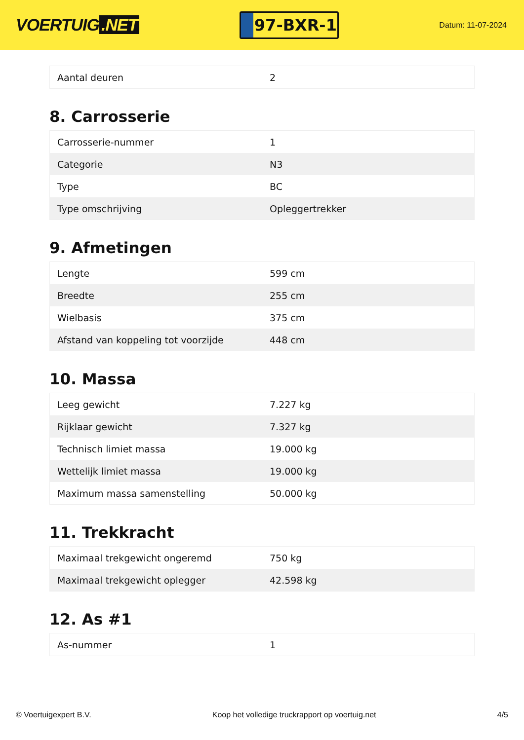VOERTUIG.NET
97-BXR-1
Datum: 11-07-2024
| Aantal deuren | 2 |
8. Carrosserie
| Carrosserie-nummer | 1 |
| Categorie | N3 |
| Type | BC |
| Type omschrijving | Opleggertrekker |
9. Afmetingen
| Lengte | 599 cm |
| Breedte | 255 cm |
| Wielbasis | 375 cm |
| Afstand van koppeling tot voorzijde | 448 cm |
10. Massa
| Leeg gewicht | 7.227 kg |
| Rijklaar gewicht | 7.327 kg |
| Technisch limiet massa | 19.000 kg |
| Wettelijk limiet massa | 19.000 kg |
| Maximum massa samenstelling | 50.000 kg |
11. Trekkracht
| Maximaal trekgewicht ongeremd | 750 kg |
| Maximaal trekgewicht oplegger | 42.598 kg |
12. As #1
| As-nummer | 1 |
© Voertuigexpert B.V. Koop het volledige truckrapport op voertuig.net 4/5